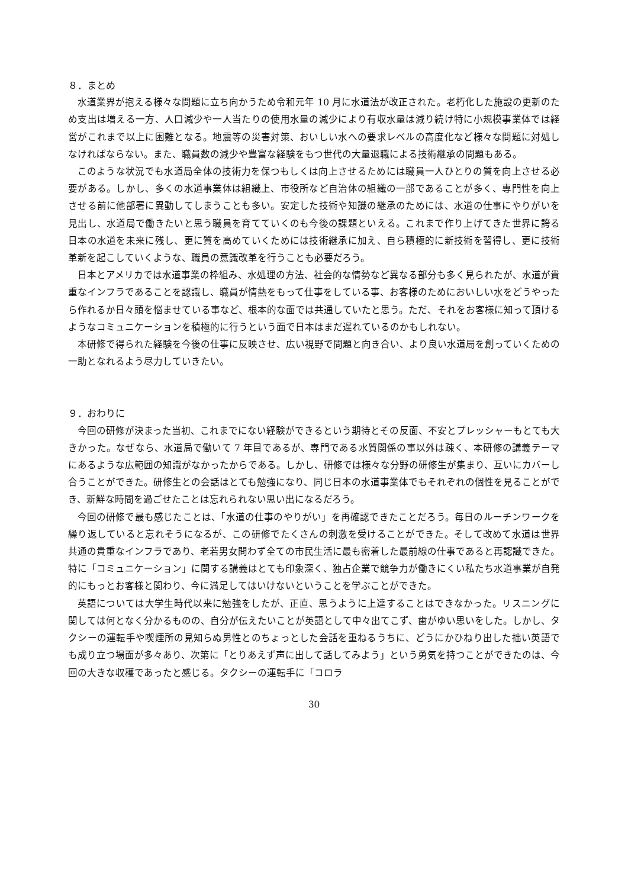８．まとめ
水道業界が抱える様々な問題に立ち向かうため令和元年 10 月に水道法が改正された。老朽化した施設の更新のため支出は増える一方、人口減少や一人当たりの使用水量の減少により有収水量は減り続け特に小規模事業体では経営がこれまで以上に困難となる。地震等の災害対策、おいしい水への要求レベルの高度化など様々な問題に対処しなければならない。また、職員数の減少や豊富な経験をもつ世代の大量退職による技術継承の問題もある。
このような状況でも水道局全体の技術力を保つもしくは向上させるためには職員一人ひとりの質を向上させる必要がある。しかし、多くの水道事業体は組織上、市役所など自治体の組織の一部であることが多く、専門性を向上させる前に他部署に異動してしまうことも多い。安定した技術や知識の継承のためには、水道の仕事にやりがいを見出し、水道局で働きたいと思う職員を育てていくのも今後の課題といえる。これまで作り上げてきた世界に誇る日本の水道を未来に残し、更に質を高めていくためには技術継承に加え、自ら積極的に新技術を習得し、更に技術革新を起こしていくような、職員の意識改革を行うことも必要だろう。
日本とアメリカでは水道事業の枠組み、水処理の方法、社会的な情勢など異なる部分も多く見られたが、水道が貴重なインフラであることを認識し、職員が情熱をもって仕事をしている事、お客様のためにおいしい水をどうやったら作れるか日々頭を悩ませている事など、根本的な面では共通していたと思う。ただ、それをお客様に知って頂けるようなコミュニケーションを積極的に行うという面で日本はまだ遅れているのかもしれない。
本研修で得られた経験を今後の仕事に反映させ、広い視野で問題と向き合い、より良い水道局を創っていくための一助となれるよう尽力していきたい。
９．おわりに
今回の研修が決まった当初、これまでにない経験ができるという期待とその反面、不安とプレッシャーもとても大きかった。なぜなら、水道局で働いて 7 年目であるが、専門である水質関係の事以外は疎く、本研修の講義テーマにあるような広範囲の知識がなかったからである。しかし、研修では様々な分野の研修生が集まり、互いにカバーし合うことができた。研修生との会話はとても勉強になり、同じ日本の水道事業体でもそれぞれの個性を見ることができ、新鮮な時間を過ごせたことは忘れられない思い出になるだろう。
今回の研修で最も感じたことは、「水道の仕事のやりがい」を再確認できたことだろう。毎日のルーチンワークを繰り返していると忘れそうになるが、この研修でたくさんの刺激を受けることができた。そして改めて水道は世界共通の貴重なインフラであり、老若男女問わず全ての市民生活に最も密着した最前線の仕事であると再認識できた。特に「コミュニケーション」に関する講義はとても印象深く、独占企業で競争力が働きにくい私たち水道事業が自発的にもっとお客様と関わり、今に満足してはいけないということを学ぶことができた。
英語については大学生時代以来に勉強をしたが、正直、思うように上達することはできなかった。リスニングに関しては何となく分かるものの、自分が伝えたいことが英語として中々出てこず、歯がゆい思いをした。しかし、タクシーの運転手や喫煙所の見知らぬ男性とのちょっとした会話を重ねるうちに、どうにかひねり出した拙い英語でも成り立つ場面が多々あり、次第に「とりあえず声に出して話してみよう」という勇気を持つことができたのは、今回の大きな収穫であったと感じる。タクシーの運転手に「コロラ
30